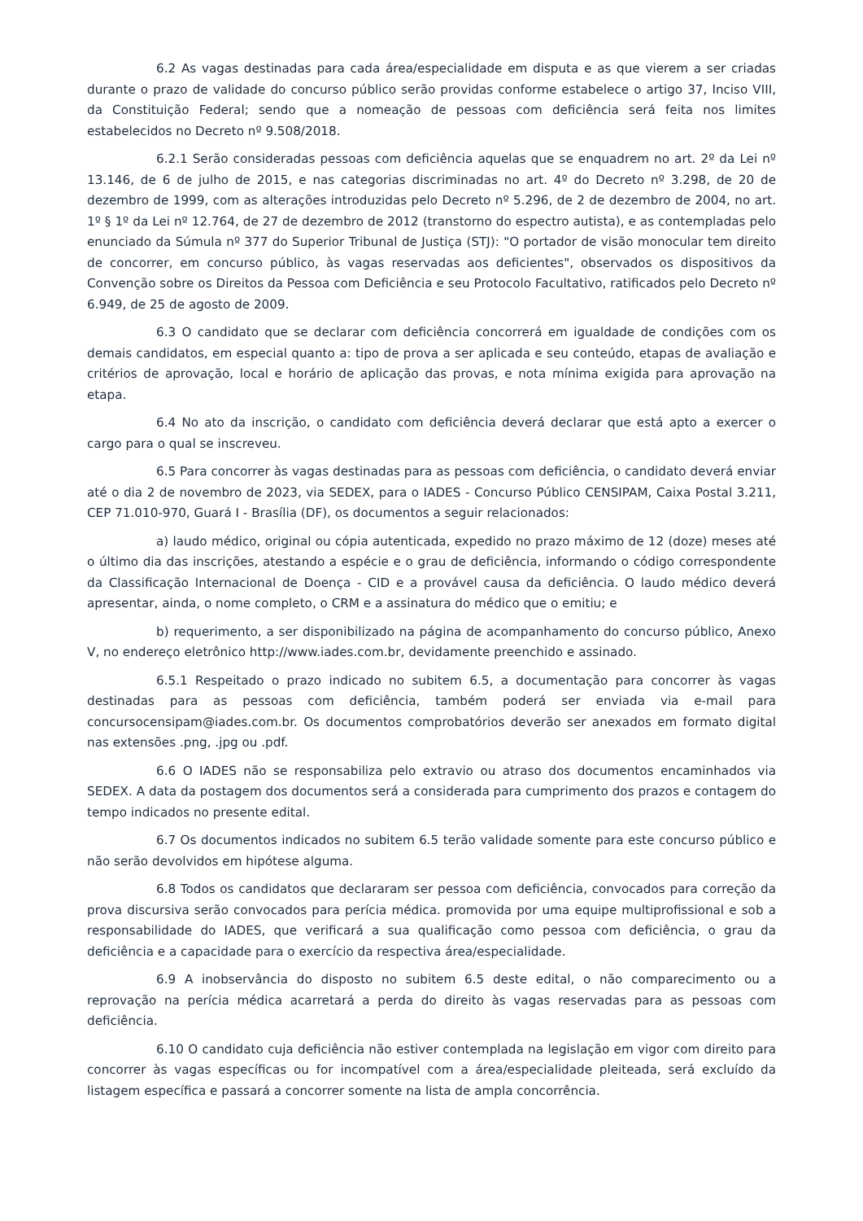6.2 As vagas destinadas para cada área/especialidade em disputa e as que vierem a ser criadas durante o prazo de validade do concurso público serão providas conforme estabelece o artigo 37, Inciso VIII, da Constituição Federal; sendo que a nomeação de pessoas com deficiência será feita nos limites estabelecidos no Decreto nº 9.508/2018.
6.2.1 Serão consideradas pessoas com deficiência aquelas que se enquadrem no art. 2º da Lei nº 13.146, de 6 de julho de 2015, e nas categorias discriminadas no art. 4º do Decreto nº 3.298, de 20 de dezembro de 1999, com as alterações introduzidas pelo Decreto nº 5.296, de 2 de dezembro de 2004, no art. 1º § 1º da Lei nº 12.764, de 27 de dezembro de 2012 (transtorno do espectro autista), e as contempladas pelo enunciado da Súmula nº 377 do Superior Tribunal de Justiça (STJ): "O portador de visão monocular tem direito de concorrer, em concurso público, às vagas reservadas aos deficientes", observados os dispositivos da Convenção sobre os Direitos da Pessoa com Deficiência e seu Protocolo Facultativo, ratificados pelo Decreto nº 6.949, de 25 de agosto de 2009.
6.3 O candidato que se declarar com deficiência concorrerá em igualdade de condições com os demais candidatos, em especial quanto a: tipo de prova a ser aplicada e seu conteúdo, etapas de avaliação e critérios de aprovação, local e horário de aplicação das provas, e nota mínima exigida para aprovação na etapa.
6.4 No ato da inscrição, o candidato com deficiência deverá declarar que está apto a exercer o cargo para o qual se inscreveu.
6.5 Para concorrer às vagas destinadas para as pessoas com deficiência, o candidato deverá enviar até o dia 2 de novembro de 2023, via SEDEX, para o IADES - Concurso Público CENSIPAM, Caixa Postal 3.211, CEP 71.010-970, Guará I - Brasília (DF), os documentos a seguir relacionados:
a) laudo médico, original ou cópia autenticada, expedido no prazo máximo de 12 (doze) meses até o último dia das inscrições, atestando a espécie e o grau de deficiência, informando o código correspondente da Classificação Internacional de Doença - CID e a provável causa da deficiência. O laudo médico deverá apresentar, ainda, o nome completo, o CRM e a assinatura do médico que o emitiu; e
b) requerimento, a ser disponibilizado na página de acompanhamento do concurso público, Anexo V, no endereço eletrônico http://www.iades.com.br, devidamente preenchido e assinado.
6.5.1 Respeitado o prazo indicado no subitem 6.5, a documentação para concorrer às vagas destinadas para as pessoas com deficiência, também poderá ser enviada via e-mail para concursocensipam@iades.com.br. Os documentos comprobatórios deverão ser anexados em formato digital nas extensões .png, .jpg ou .pdf.
6.6 O IADES não se responsabiliza pelo extravio ou atraso dos documentos encaminhados via SEDEX. A data da postagem dos documentos será a considerada para cumprimento dos prazos e contagem do tempo indicados no presente edital.
6.7 Os documentos indicados no subitem 6.5 terão validade somente para este concurso público e não serão devolvidos em hipótese alguma.
6.8 Todos os candidatos que declararam ser pessoa com deficiência, convocados para correção da prova discursiva serão convocados para perícia médica. promovida por uma equipe multiprofissional e sob a responsabilidade do IADES, que verificará a sua qualificação como pessoa com deficiência, o grau da deficiência e a capacidade para o exercício da respectiva área/especialidade.
6.9 A inobservância do disposto no subitem 6.5 deste edital, o não comparecimento ou a reprovação na perícia médica acarretará a perda do direito às vagas reservadas para as pessoas com deficiência.
6.10 O candidato cuja deficiência não estiver contemplada na legislação em vigor com direito para concorrer às vagas específicas ou for incompatível com a área/especialidade pleiteada, será excluído da listagem específica e passará a concorrer somente na lista de ampla concorrência.